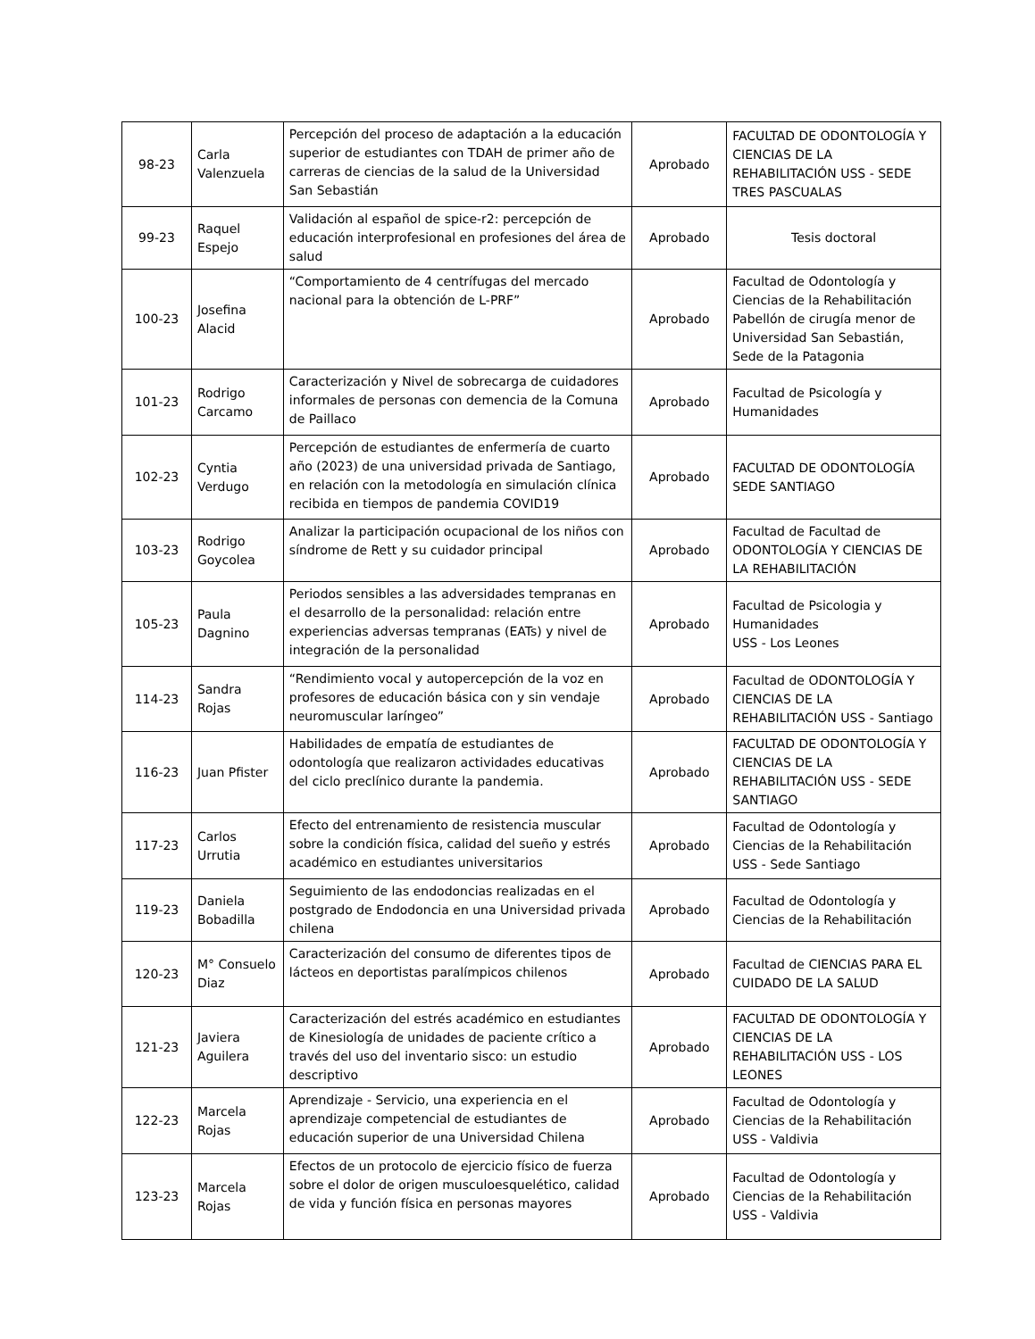| 98-23 | Carla Valenzuela | Percepción del proceso de adaptación a la educación superior de estudiantes con TDAH de primer año de carreras de ciencias de la salud de la Universidad San Sebastián | Aprobado | FACULTAD DE ODONTOLOGÍA Y CIENCIAS DE LA REHABILITACIÓN USS - SEDE TRES PASCUALAS |
| 99-23 | Raquel Espejo | Validación al español de spice-r2: percepción de educación interprofesional en profesiones del área de salud | Aprobado | Tesis doctoral |
| 100-23 | Josefina Alacid | “Comportamiento de 4 centrífugas del mercado nacional para la obtención de L-PRF” | Aprobado | Facultad de Odontología y Ciencias de la Rehabilitación Pabellón de cirugía menor de Universidad San Sebastián, Sede de la Patagonia |
| 101-23 | Rodrigo Carcamo | Caracterización y Nivel de sobrecarga de cuidadores informales de personas con demencia de la Comuna de Paillaco | Aprobado | Facultad de Psicología y Humanidades |
| 102-23 | Cyntia Verdugo | Percepción de estudiantes de enfermería de cuarto año (2023) de una universidad privada de Santiago, en relación con la metodología en simulación clínica recibida en tiempos de pandemia COVID19 | Aprobado | FACULTAD DE ODONTOLOGÍA SEDE SANTIAGO |
| 103-23 | Rodrigo Goycolea | Analizar la participación ocupacional de los niños con síndrome de Rett y su cuidador principal | Aprobado | Facultad de Facultad de ODONTOLOGÍA Y CIENCIAS DE LA REHABILITACIÓN |
| 105-23 | Paula Dagnino | Periodos sensibles a las adversidades tempranas en el desarrollo de la personalidad: relación entre experiencias adversas tempranas (EATs) y nivel de integración de la personalidad | Aprobado | Facultad de Psicologia y Humanidades USS - Los Leones |
| 114-23 | Sandra Rojas | “Rendimiento vocal y autopercepción de la voz en profesores de educación básica con y sin vendaje neuromuscular laríngeo” | Aprobado | Facultad de ODONTOLOGÍA Y CIENCIAS DE LA REHABILITACIÓN USS - Santiago |
| 116-23 | Juan Pfister | Habilidades de empatía de estudiantes de odontología que realizaron actividades educativas del ciclo preclínico durante la pandemia. | Aprobado | FACULTAD DE ODONTOLOGÍA Y CIENCIAS DE LA REHABILITACIÓN USS - SEDE SANTIAGO |
| 117-23 | Carlos Urrutia | Efecto del entrenamiento de resistencia muscular sobre la condición física, calidad del sueño y estrés académico en estudiantes universitarios | Aprobado | Facultad de Odontología y Ciencias de la Rehabilitación USS - Sede Santiago |
| 119-23 | Daniela Bobadilla | Seguimiento de las endodoncias realizadas en el postgrado de Endodoncia en una Universidad privada chilena | Aprobado | Facultad de Odontología y Ciencias de la Rehabilitación |
| 120-23 | M° Consuelo Diaz | Caracterización del consumo de diferentes tipos de lácteos en deportistas paralímpicos chilenos | Aprobado | Facultad de CIENCIAS PARA EL CUIDADO DE LA SALUD |
| 121-23 | Javiera Aguilera | Caracterización del estrés académico en estudiantes de Kinesiología de unidades de paciente crítico a través del uso del inventario sisco: un estudio descriptivo | Aprobado | FACULTAD DE ODONTOLOGÍA Y CIENCIAS DE LA REHABILITACIÓN USS - LOS LEONES |
| 122-23 | Marcela Rojas | Aprendizaje - Servicio, una experiencia en el aprendizaje competencial de estudiantes de educación superior de una Universidad Chilena | Aprobado | Facultad de Odontología y Ciencias de la Rehabilitación USS - Valdivia |
| 123-23 | Marcela Rojas | Efectos de un protocolo de ejercicio físico de fuerza sobre el dolor de origen musculoesquelético, calidad de vida y función física en personas mayores | Aprobado | Facultad de Odontología y Ciencias de la Rehabilitación USS - Valdivia |